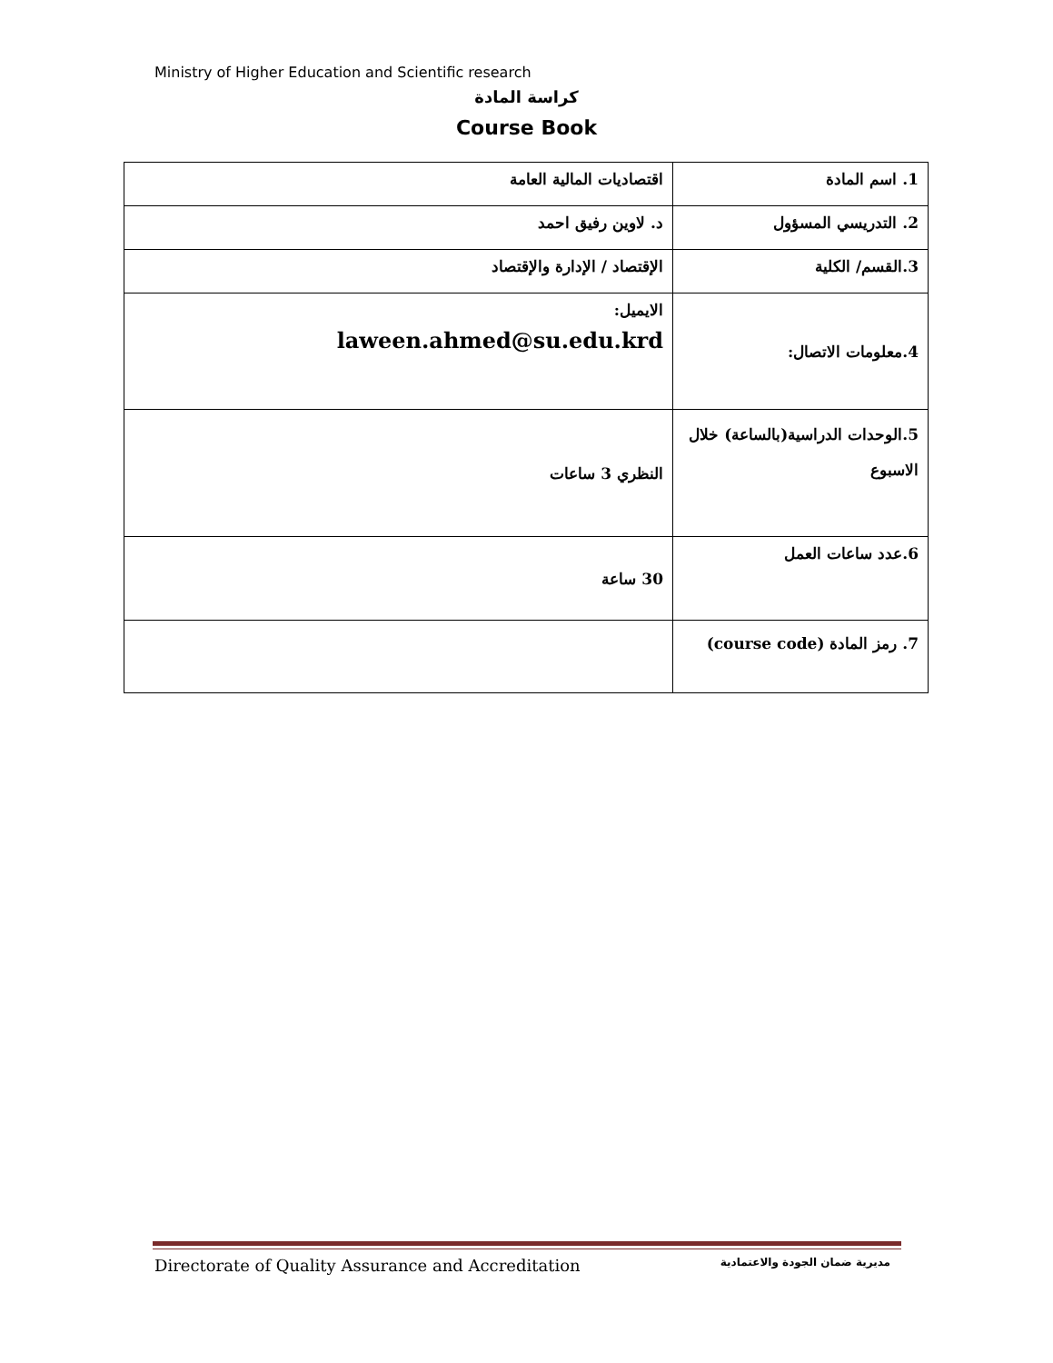Ministry of Higher Education and Scientific research
كراسة المادة
Course Book
| 1. اسم المادة | اقتصاديات المالية العامة |
| 2. التدريسي المسؤول | د. لاوين رفيق احمد |
| 3.القسم/ الكلية | الإقتصاد / الإدارة والإقتصاد |
| 4.معلومات الاتصال: | الايميل: laween.ahmed@su.edu.krd |
| 5.الوحدات الدراسية(بالساعة) خلال الاسبوع | النظري 3 ساعات |
| 6.عدد ساعات العمل | 30 ساعة |
| 7. رمز المادة (course code) | |
Directorate of Quality Assurance and Accreditation مديرية ضمان الجودة والاعتمادية